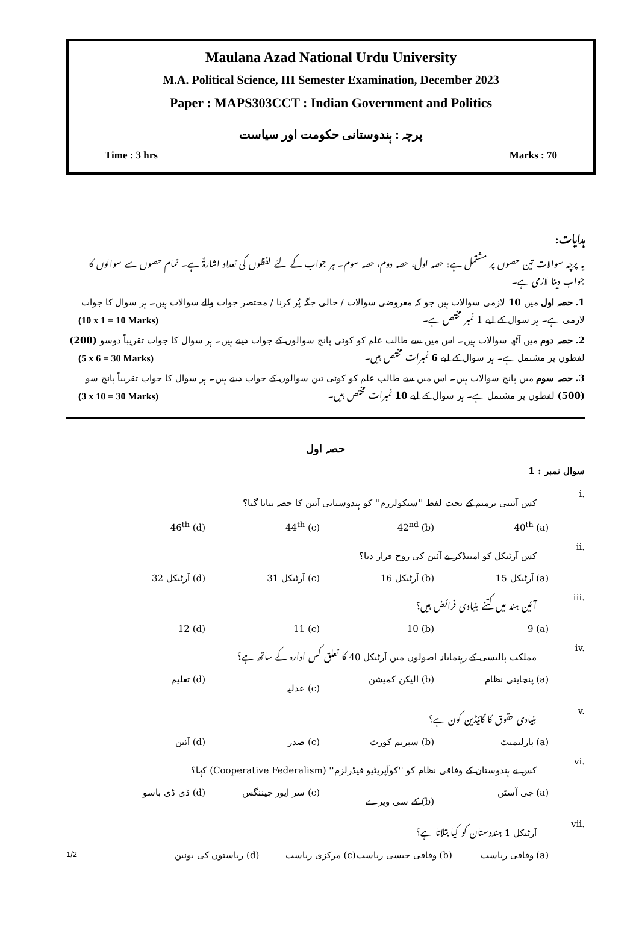Maulana Azad National Urdu University
M.A. Political Science, III Semester Examination, December 2023
Paper : MAPS303CCT : Indian Government and Politics
پرچہ : ہندوستانی حکومت اور سیاست
Time : 3 hrs Marks : 70
ہدایات:
یہ پرچہ سوالات تین حصوں پر مشتمل ہے: حصہ اول، حصہ دوم، حصہ سوم۔ ہر جواب کے لئے لفظوں کی تعداد اشارۃً ہے۔ تمام حصوں سے سوالوں کا جواب دینا لازمی ہے۔
1. حصہ اول میں 10 لازمی سوالات ہیں جو کہ معروضی سوالات / خالی جگہ پُر کرنا / مختصر جواب والے سوالات ہیں۔ ہر سوال کا جواب لازمی ہے۔ ہر سوال کے لیے 1 نمبر مختص ہے۔ (10 x 1 = 10 Marks)
2. حصہ دوم میں آٹھ سوالات ہیں۔ اس میں سے طالب علم کو کوئی پانچ سوالوں کے جواب دینے ہیں۔ ہر سوال کا جواب تقریباً دوسو (200) لفظوں پر مشتمل ہے۔ ہر سوال کے لیے 6 نمبرات مختص ہیں۔ (5 x 6 = 30 Marks)
3. حصہ سوم میں پانچ سوالات ہیں۔ اس میں سے طالب علم کو کوئی تین سوالوں کے جواب دینے ہیں۔ ہر سوال کا جواب تقریباً پانچ سو (500) لفظوں پر مشتمل ہے۔ ہر سوال کے لیے 10 نمبرات مختص ہیں۔ (3 x 10 = 30 Marks)
حصہ اول
سوال نمبر : 1
i. کس آئینی ترمیم کے تحت لفظ ''سیکولرزم'' کو ہندوستانی آئین کا حصہ بنایا گیا؟
(a) 40<sup>th</sup> (b) 42<sup>nd</sup> (c) 44<sup>th</sup> (d) 46<sup>th</sup>
ii. کس آرٹیکل کو امبیڈکر نے آئین کی روح قرار دیا؟
(a) آرٹیکل 15 (b) آرٹیکل 16 (c) آرٹیکل 31 (d) آرٹیکل 32
iii. آئین ہند میں کتنے بنیادی فرائض ہیں؟
(a) 9 (b) 10 (c) 11 (d) 12
iv. مملکت پالیسی کے رہنمایانہ اصولوں میں آرٹیکل 40 کا تعلق کس ادارہ کے ساتھ ہے؟
(a) پنچایتی نظام (b) الیکن کمیشن (c) عدلیہ (d) تعلیم
v. بنیادی حقوق کا گائیڈین کون ہے؟
(a) پارلیمنٹ (b) سپریم کورٹ (c) صدر (d) آئین
vi. کس نے ہندوستان کے وفاقی نظام کو ''کوآپریٹیو فیڈرلزم'' (Cooperative Federalism) کہا؟
(a) جی آسٹن (b) کے سی ویرے (c) سر ایور جیننگس (d) ڈی ڈی باسو
vii. آرٹیکل 1 ہندوستان کو کیا بتلاتا ہے؟
(a) وفاقی ریاست (b) وفاقی جیسی ریاست (c) مرکزی ریاست (d) ریاستوں کی یونین 1/2